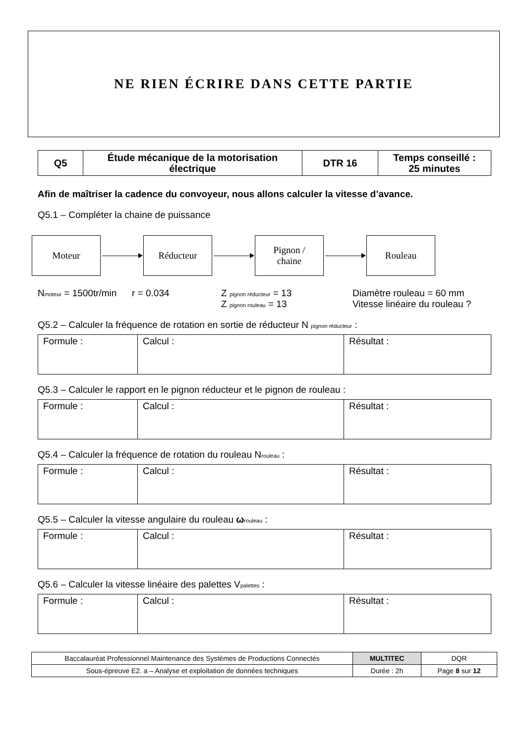NE RIEN ÉCRIRE DANS CETTE PARTIE
| Q5 | Étude mécanique de la motorisation électrique | DTR 16 | Temps conseillé : 25 minutes |
Afin de maîtriser la cadence du convoyeur, nous allons calculer la vitesse d’avance.
Q5.1 – Compléter la chaine de puissance
Moteur Réducteur
Pignon /
chaine
Rouleau
Nmoteur = 1500tr/min
r = 0.034 Z pignon réducteur = 13
Z pignon rouleau = 13
Diamètre rouleau = 60 mm
Vitesse linéaire du rouleau ?
Q5.2 – Calculer la fréquence de rotation en sortie de réducteur N pignon réducteur :
| Formule : | Calcul : | Résultat : |
Q5.3 – Calculer le rapport en le pignon réducteur et le pignon de rouleau :
| Formule : | Calcul : | Résultat : |
Q5.4 – Calculer la fréquence de rotation du rouleau Nrouleau :
| Formule : | Calcul : | Résultat : |
Q5.5 – Calculer la vitesse angulaire du rouleau ωrouleau :
| Formule : | Calcul : | Résultat : |
Q5.6 – Calculer la vitesse linéaire des palettes Vpalettes :
| Formule : | Calcul : | Résultat : |
| Baccalauréat Professionnel Maintenance des Systèmes de Productions Connectés | MULTITEC | DQR |
| Sous-épreuve E2. a – Analyse et exploitation de données techniques | Durée : 2h | Page 8 sur 12 |